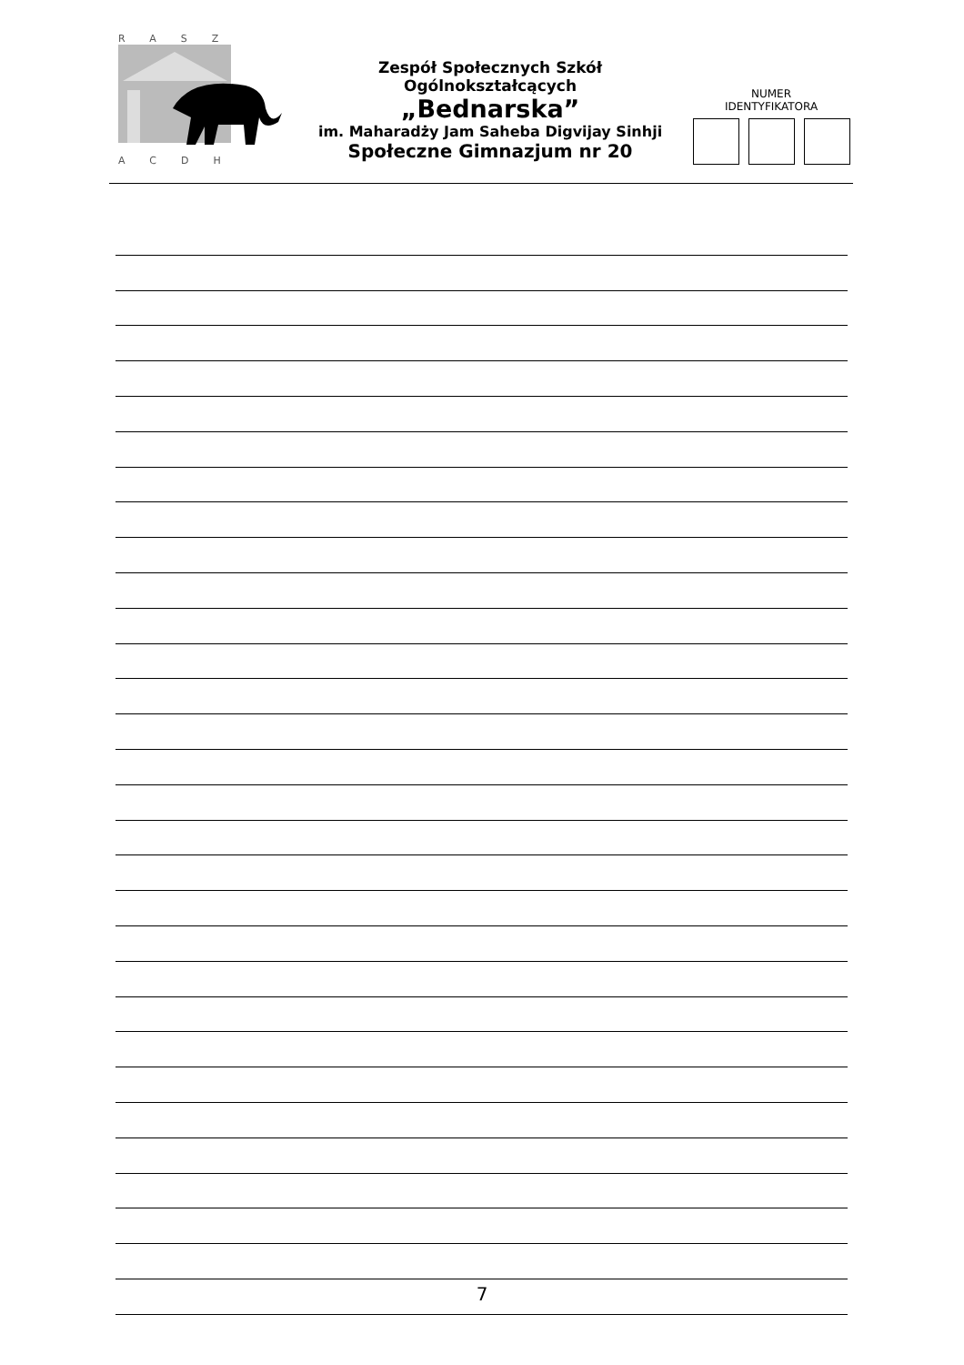RASZ
ACDH
Zespół Społecznych Szkół Ogólnokształcących
„Bednarska”
im. Maharadży Jam Saheba Digvijay Sinhji
Społeczne Gimnazjum nr 20
NUMER
IDENTYFIKATORA
7